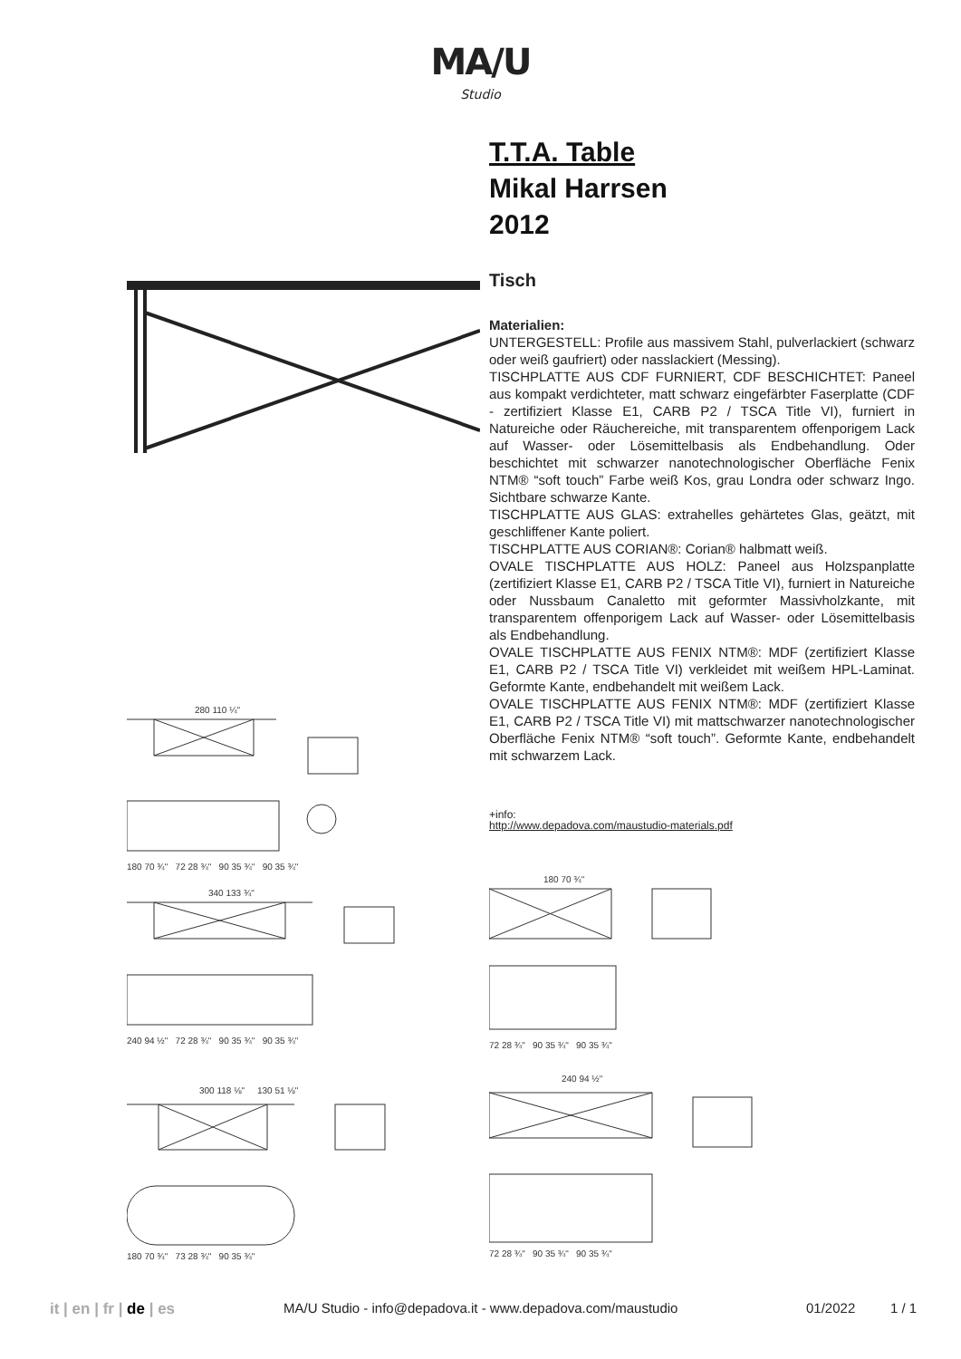MA/U
Studio
T.T.A. Table
Mikal Harrsen
2012
Tisch
Materialien:
UNTERGESTELL: Profile aus massivem Stahl, pulverlackiert (schwarz oder weiß gaufriert) oder nasslackiert (Messing).
TISCHPLATTE AUS CDF FURNIERT, CDF BESCHICHTET: Paneel aus kompakt verdichteter, matt schwarz eingefärbter Faserplatte (CDF - zertifiziert Klasse E1, CARB P2 / TSCA Title VI), furniert in Natureiche oder Räuchereiche, mit transparentem offenporigem Lack auf Wasser- oder Lösemittelbasis als Endbehandlung. Oder beschichtet mit schwarzer nanotechnologischer Oberfläche Fenix NTM® “soft touch” Farbe weiß Kos, grau Londra oder schwarz Ingo. Sichtbare schwarze Kante.
TISCHPLATTE AUS GLAS: extrahelles gehärtetes Glas, geätzt, mit geschliffener Kante poliert.
TISCHPLATTE AUS CORIAN®: Corian® halbmatt weiß.
OVALE TISCHPLATTE AUS HOLZ: Paneel aus Holzspanplatte (zertifiziert Klasse E1, CARB P2 / TSCA Title VI), furniert in Natureiche oder Nussbaum Canaletto mit geformter Massivholzkante, mit transparentem offenporigem Lack auf Wasser- oder Lösemittelbasis als Endbehandlung.
OVALE TISCHPLATTE AUS FENIX NTM®: MDF (zertifiziert Klasse E1, CARB P2 / TSCA Title VI) verkleidet mit weißem HPL-Laminat. Geformte Kante, endbehandelt mit weißem Lack.
OVALE TISCHPLATTE AUS FENIX NTM®: MDF (zertifiziert Klasse E1, CARB P2 / TSCA Title VI) mit mattschwarzer nanotechnologischer Oberfläche Fenix NTM® “soft touch”. Geformte Kante, endbehandelt mit schwarzem Lack.
+info:
http://www.depadova.com/maustudio-materials.pdf
280 110 ¼"
180 70 ¾" 72 28 ¾" 90 35 ¾" 90 35 ¾"
340 133 ¾"
240 94 ½" 72 28 ¾" 90 35 ¾" 90 35 ¾"
300 118 ⅛" 130 51 ⅛"
180 70 ¾" 73 28 ¾" 90 35 ¾"
180 70 ¾"
72 28 ¾" 90 35 ¾" 90 35 ¾"
240 94 ½"
72 28 ¾" 90 35 ¾" 90 35 ¾"
it | en | fr | de | es MA/U Studio - info@depadova.it - www.depadova.com/maustudio 01/2022 1 / 1